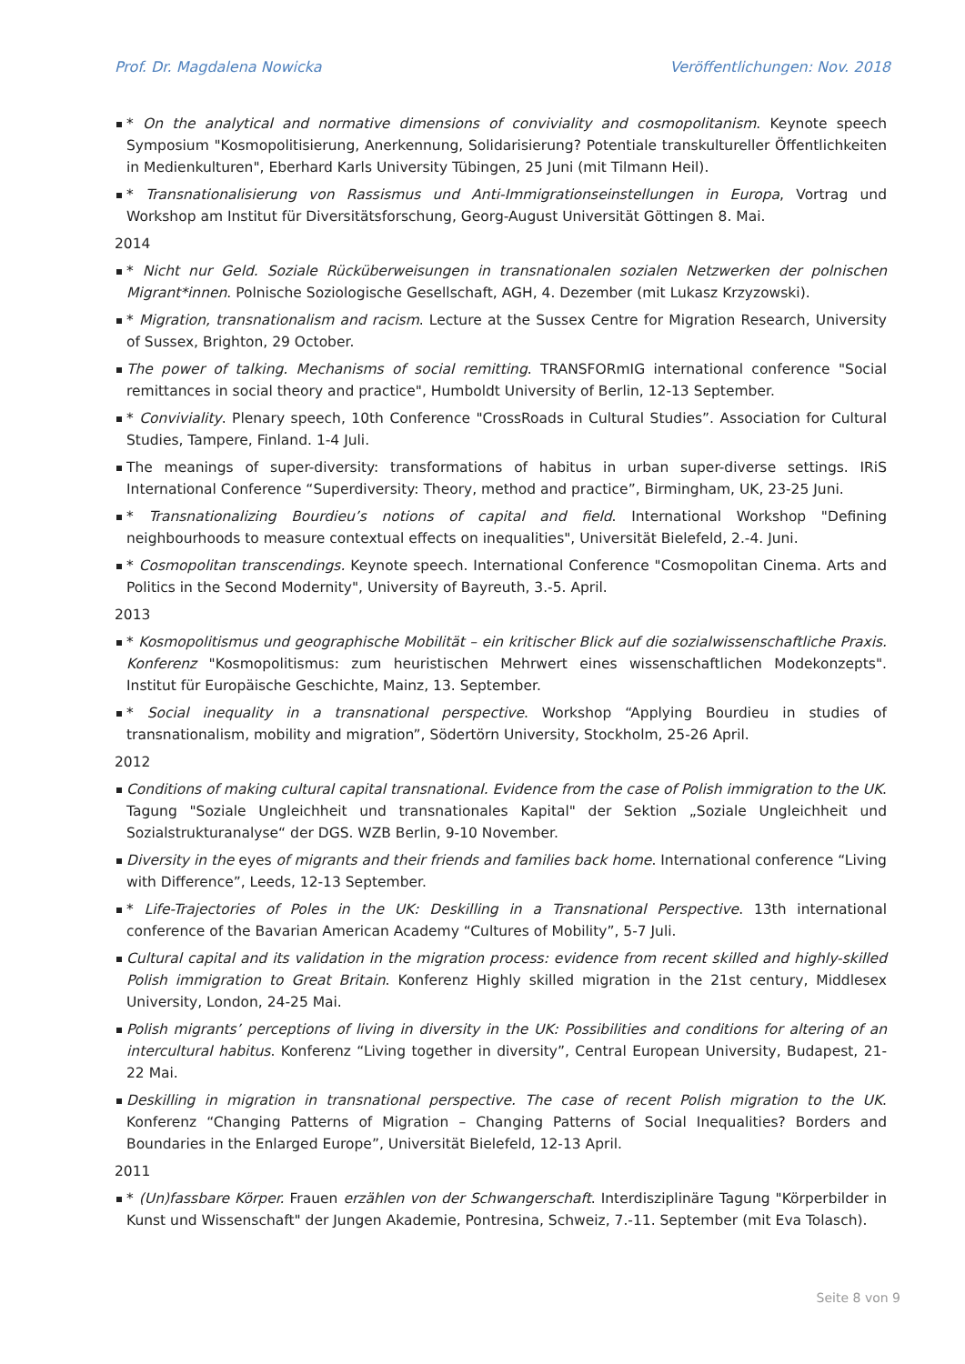Prof. Dr. Magdalena Nowicka Veröffentlichungen: Nov. 2018
* On the analytical and normative dimensions of conviviality and cosmopolitanism. Keynote speech Symposium "Kosmopolitisierung, Anerkennung, Solidarisierung? Potentiale transkultureller Öffentlichkeiten in Medienkulturen", Eberhard Karls University Tübingen, 25 Juni (mit Tilmann Heil).
* Transnationalisierung von Rassismus und Anti-Immigrationseinstellungen in Europa, Vortrag und Workshop am Institut für Diversitätsforschung, Georg-August Universität Göttingen 8. Mai.
2014
* Nicht nur Geld. Soziale Rücküberweisungen in transnationalen sozialen Netzwerken der polnischen Migrant*innen. Polnische Soziologische Gesellschaft, AGH, 4. Dezember (mit Lukasz Krzyzowski).
* Migration, transnationalism and racism. Lecture at the Sussex Centre for Migration Research, University of Sussex, Brighton, 29 October.
The power of talking. Mechanisms of social remitting. TRANSFORmIG international conference "Social remittances in social theory and practice", Humboldt University of Berlin, 12-13 September.
* Conviviality. Plenary speech, 10th Conference "CrossRoads in Cultural Studies”. Association for Cultural Studies, Tampere, Finland. 1-4 Juli.
The meanings of super-diversity: transformations of habitus in urban super-diverse settings. IRiS International Conference “Superdiversity: Theory, method and practice”, Birmingham, UK, 23-25 Juni.
* Transnationalizing Bourdieu’s notions of capital and field. International Workshop "Defining neighbourhoods to measure contextual effects on inequalities", Universität Bielefeld, 2.-4. Juni.
* Cosmopolitan transcendings. Keynote speech. International Conference "Cosmopolitan Cinema. Arts and Politics in the Second Modernity", University of Bayreuth, 3.-5. April.
2013
* Kosmopolitismus und geographische Mobilität – ein kritischer Blick auf die sozialwissenschaftliche Praxis. Konferenz "Kosmopolitismus: zum heuristischen Mehrwert eines wissenschaftlichen Modekonzepts". Institut für Europäische Geschichte, Mainz, 13. September.
* Social inequality in a transnational perspective. Workshop “Applying Bourdieu in studies of transnationalism, mobility and migration”, Södertörn University, Stockholm, 25-26 April.
2012
Conditions of making cultural capital transnational. Evidence from the case of Polish immigration to the UK. Tagung "Soziale Ungleichheit und transnationales Kapital" der Sektion „Soziale Ungleichheit und Sozialstrukturanalyse“ der DGS. WZB Berlin, 9-10 November.
Diversity in the eyes of migrants and their friends and families back home. International conference “Living with Difference”, Leeds, 12-13 September.
* Life-Trajectories of Poles in the UK: Deskilling in a Transnational Perspective. 13th international conference of the Bavarian American Academy “Cultures of Mobility”, 5-7 Juli.
Cultural capital and its validation in the migration process: evidence from recent skilled and highly-skilled Polish immigration to Great Britain. Konferenz Highly skilled migration in the 21st century, Middlesex University, London, 24-25 Mai.
Polish migrants’ perceptions of living in diversity in the UK: Possibilities and conditions for altering of an intercultural habitus. Konferenz “Living together in diversity”, Central European University, Budapest, 21-22 Mai.
Deskilling in migration in transnational perspective. The case of recent Polish migration to the UK. Konferenz “Changing Patterns of Migration – Changing Patterns of Social Inequalities? Borders and Boundaries in the Enlarged Europe”, Universität Bielefeld, 12-13 April.
2011
* (Un)fassbare Körper. Frauen erzählen von der Schwangerschaft. Interdisziplinäre Tagung "Körperbilder in Kunst und Wissenschaft" der Jungen Akademie, Pontresina, Schweiz, 7.-11. September (mit Eva Tolasch).
Seite 8 von 9